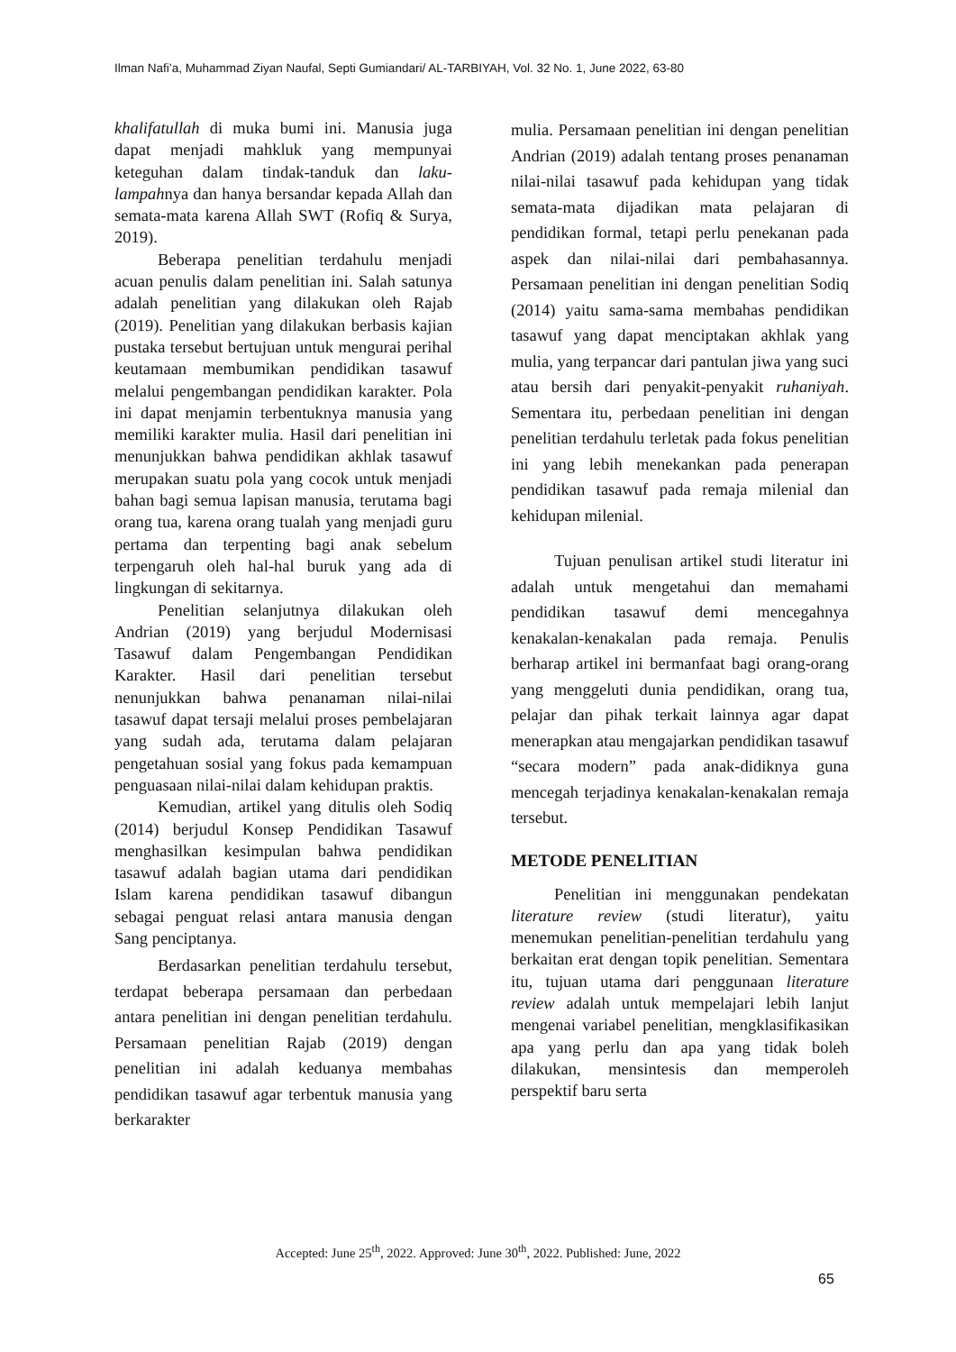Ilman Nafi’a, Muhammad Ziyan Naufal, Septi Gumiandari/ AL-TARBIYAH, Vol. 32 No. 1, June 2022, 63-80
khalifatullah di muka bumi ini. Manusia juga dapat menjadi mahkluk yang mempunyai keteguhan dalam tindak-tanduk dan laku-lampahnya dan hanya bersandar kepada Allah dan semata-mata karena Allah SWT (Rofiq & Surya, 2019).
Beberapa penelitian terdahulu menjadi acuan penulis dalam penelitian ini. Salah satunya adalah penelitian yang dilakukan oleh Rajab (2019). Penelitian yang dilakukan berbasis kajian pustaka tersebut bertujuan untuk mengurai perihal keutamaan membumikan pendidikan tasawuf melalui pengembangan pendidikan karakter. Pola ini dapat menjamin terbentuknya manusia yang memiliki karakter mulia. Hasil dari penelitian ini menunjukkan bahwa pendidikan akhlak tasawuf merupakan suatu pola yang cocok untuk menjadi bahan bagi semua lapisan manusia, terutama bagi orang tua, karena orang tualah yang menjadi guru pertama dan terpenting bagi anak sebelum terpengaruh oleh hal-hal buruk yang ada di lingkungan di sekitarnya.
Penelitian selanjutnya dilakukan oleh Andrian (2019) yang berjudul Modernisasi Tasawuf dalam Pengembangan Pendidikan Karakter. Hasil dari penelitian tersebut nenunjukkan bahwa penanaman nilai-nilai tasawuf dapat tersaji melalui proses pembelajaran yang sudah ada, terutama dalam pelajaran pengetahuan sosial yang fokus pada kemampuan penguasaan nilai-nilai dalam kehidupan praktis.
Kemudian, artikel yang ditulis oleh Sodiq (2014) berjudul Konsep Pendidikan Tasawuf menghasilkan kesimpulan bahwa pendidikan tasawuf adalah bagian utama dari pendidikan Islam karena pendidikan tasawuf dibangun sebagai penguat relasi antara manusia dengan Sang penciptanya.
Berdasarkan penelitian terdahulu tersebut, terdapat beberapa persamaan dan perbedaan antara penelitian ini dengan penelitian terdahulu. Persamaan penelitian Rajab (2019) dengan penelitian ini adalah keduanya membahas pendidikan tasawuf agar terbentuk manusia yang berkarakter
mulia. Persamaan penelitian ini dengan penelitian Andrian (2019) adalah tentang proses penanaman nilai-nilai tasawuf pada kehidupan yang tidak semata-mata dijadikan mata pelajaran di pendidikan formal, tetapi perlu penekanan pada aspek dan nilai-nilai dari pembahasannya. Persamaan penelitian ini dengan penelitian Sodiq (2014) yaitu sama-sama membahas pendidikan tasawuf yang dapat menciptakan akhlak yang mulia, yang terpancar dari pantulan jiwa yang suci atau bersih dari penyakit-penyakit ruhaniyah. Sementara itu, perbedaan penelitian ini dengan penelitian terdahulu terletak pada fokus penelitian ini yang lebih menekankan pada penerapan pendidikan tasawuf pada remaja milenial dan kehidupan milenial.
Tujuan penulisan artikel studi literatur ini adalah untuk mengetahui dan memahami pendidikan tasawuf demi mencegahnya kenakalan-kenakalan pada remaja. Penulis berharap artikel ini bermanfaat bagi orang-orang yang menggeluti dunia pendidikan, orang tua, pelajar dan pihak terkait lainnya agar dapat menerapkan atau mengajarkan pendidikan tasawuf “secara modern” pada anak-didiknya guna mencegah terjadinya kenakalan-kenakalan remaja tersebut.
METODE PENELITIAN
Penelitian ini menggunakan pendekatan literature review (studi literatur), yaitu menemukan penelitian-penelitian terdahulu yang berkaitan erat dengan topik penelitian. Sementara itu, tujuan utama dari penggunaan literature review adalah untuk mempelajari lebih lanjut mengenai variabel penelitian, mengklasifikasikan apa yang perlu dan apa yang tidak boleh dilakukan, mensintesis dan memperoleh perspektif baru serta
Accepted: June 25<sup>th</sup>, 2022. Approved: June 30<sup>th</sup>, 2022. Published: June, 2022
65